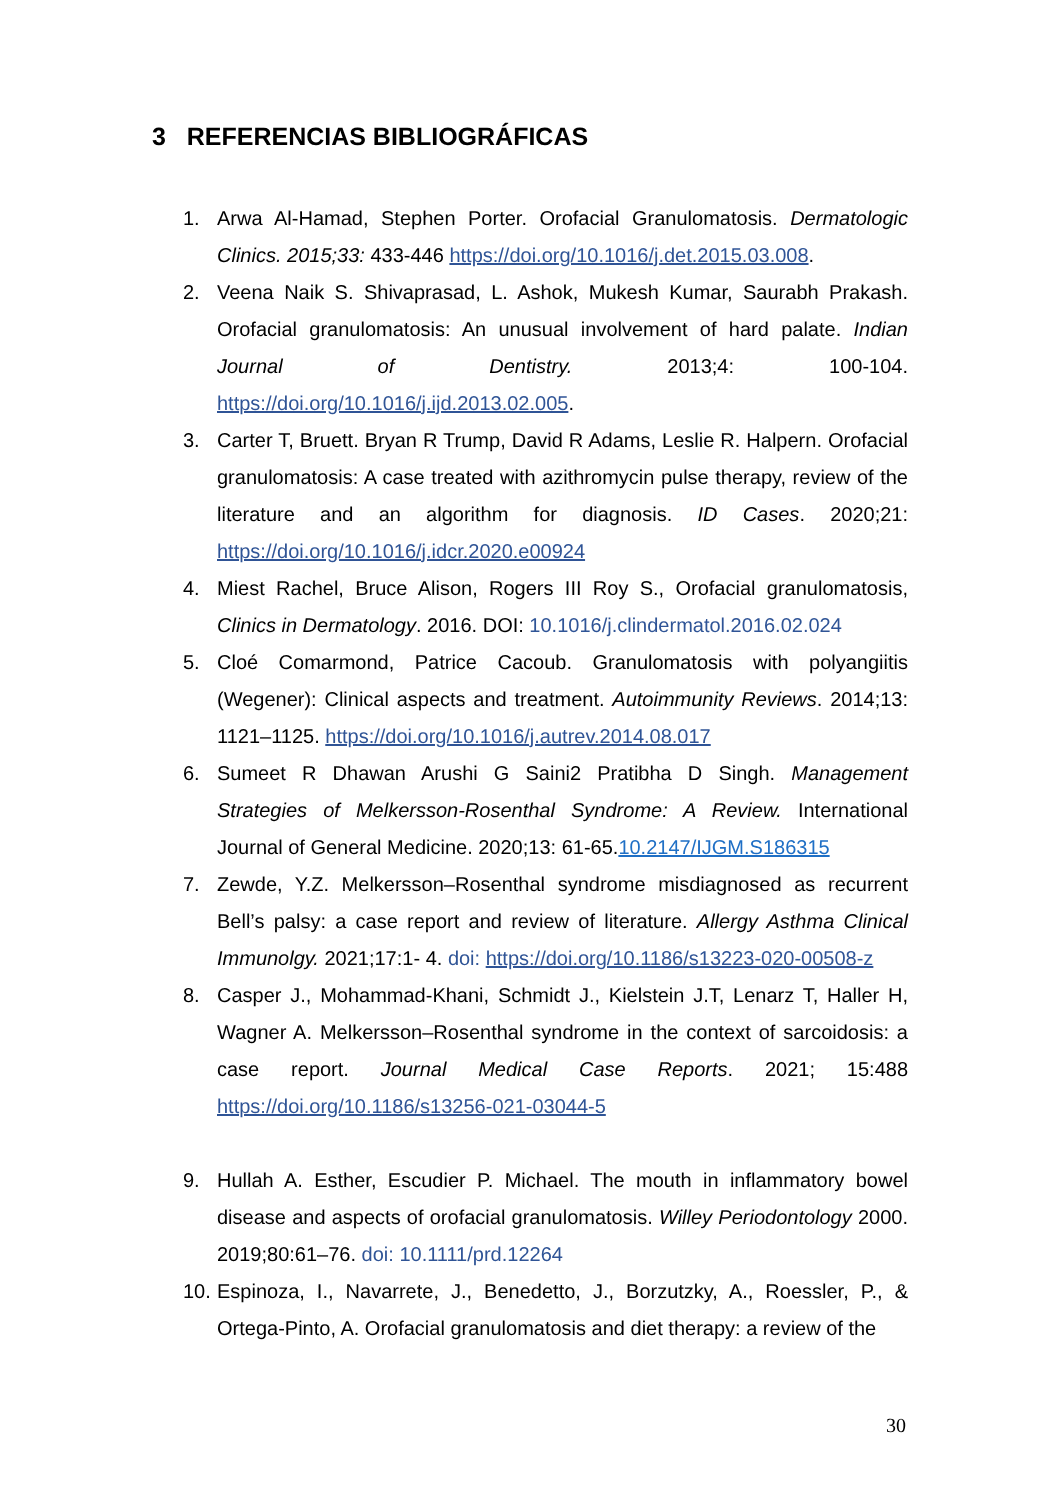3 REFERENCIAS BIBLIOGRÁFICAS
1. Arwa Al-Hamad, Stephen Porter. Orofacial Granulomatosis. Dermatologic Clinics. 2015;33: 433-446 https://doi.org/10.1016/j.det.2015.03.008.
2. Veena Naik S. Shivaprasad, L. Ashok, Mukesh Kumar, Saurabh Prakash. Orofacial granulomatosis: An unusual involvement of hard palate. Indian Journal of Dentistry. 2013;4: 100-104. https://doi.org/10.1016/j.ijd.2013.02.005.
3. Carter T, Bruett. Bryan R Trump, David R Adams, Leslie R. Halpern. Orofacial granulomatosis: A case treated with azithromycin pulse therapy, review of the literature and an algorithm for diagnosis. ID Cases. 2020;21: https://doi.org/10.1016/j.idcr.2020.e00924
4. Miest Rachel, Bruce Alison, Rogers III Roy S., Orofacial granulomatosis, Clinics in Dermatology. 2016. DOI: 10.1016/j.clindermatol.2016.02.024
5. Cloé Comarmond, Patrice Cacoub. Granulomatosis with polyangiitis (Wegener): Clinical aspects and treatment. Autoimmunity Reviews. 2014;13: 1121–1125. https://doi.org/10.1016/j.autrev.2014.08.017
6. Sumeet R Dhawan Arushi G Saini2 Pratibha D Singh. Management Strategies of Melkersson-Rosenthal Syndrome: A Review. International Journal of General Medicine. 2020;13: 61-65.10.2147/IJGM.S186315
7. Zewde, Y.Z. Melkersson–Rosenthal syndrome misdiagnosed as recurrent Bell’s palsy: a case report and review of literature. Allergy Asthma Clinical Immunolgy. 2021;17:1- 4. doi: https://doi.org/10.1186/s13223-020-00508-z
8. Casper J., Mohammad-Khani, Schmidt J., Kielstein J.T, Lenarz T, Haller H, Wagner A. Melkersson–Rosenthal syndrome in the context of sarcoidosis: a case report. Journal Medical Case Reports. 2021; 15:488 https://doi.org/10.1186/s13256-021-03044-5
9. Hullah A. Esther, Escudier P. Michael. The mouth in inflammatory bowel disease and aspects of orofacial granulomatosis. Willey Periodontology 2000. 2019;80:61–76. doi: 10.1111/prd.12264
10. Espinoza, I., Navarrete, J., Benedetto, J., Borzutzky, A., Roessler, P., & Ortega-Pinto, A. Orofacial granulomatosis and diet therapy: a review of the
30